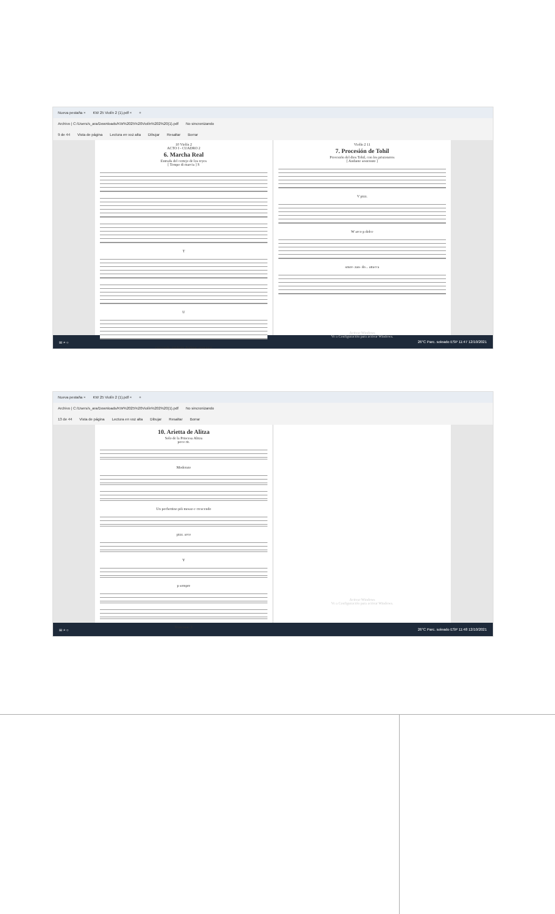Nueva pestaña × KW 25 Violín 2 (1).pdf × +
Archivo | C:/Users/s_ara/Downloads/KW%2025%20Violín%202%20(1).pdf No sincronizando
9 de 44 Vista de página Lectura en voz alta Dibujar Resaltar Borrar
10 Violín 2
ACTO I - CUADRO 2
6. Marcha Real
Entrada del cortejo de los reyes
[ Tempo di marcia ] S
T
U
crescendo. stridente Andante sostenuto
Violín 2 11
7. Procesión de Tohil
Procesión del dios Tohil, con los prisioneros
[ Andante sostenuto ]
V pizz.
W arco p dolce
smor- zan- do... attacca
Activar Windows
Ve a Configuración para activar Windows.
⊞ ⌕ ○ 26°C Parc. soleado ESP 11:47 12/10/2021
Nueva pestaña × KW 25 Violín 2 (1).pdf × +
Archivo | C:/Users/s_ara/Downloads/KW%2025%20Violín%202%20(1).pdf No sincronizando
13 de 44 Vista de página Lectura en voz alta Dibujar Resaltar Borrar
10. Arietta de Alitza
Solo de la Princesa Alitza
poco rit.
Moderato
Un pochettino più mosso e crescendo
pizz. arco
Y
p sempre
Trattenuto Z
Activar Windows
Ve a Configuración para activar Windows.
⊞ ⌕ ○ 26°C Parc. soleado ESP 11:48 12/10/2021